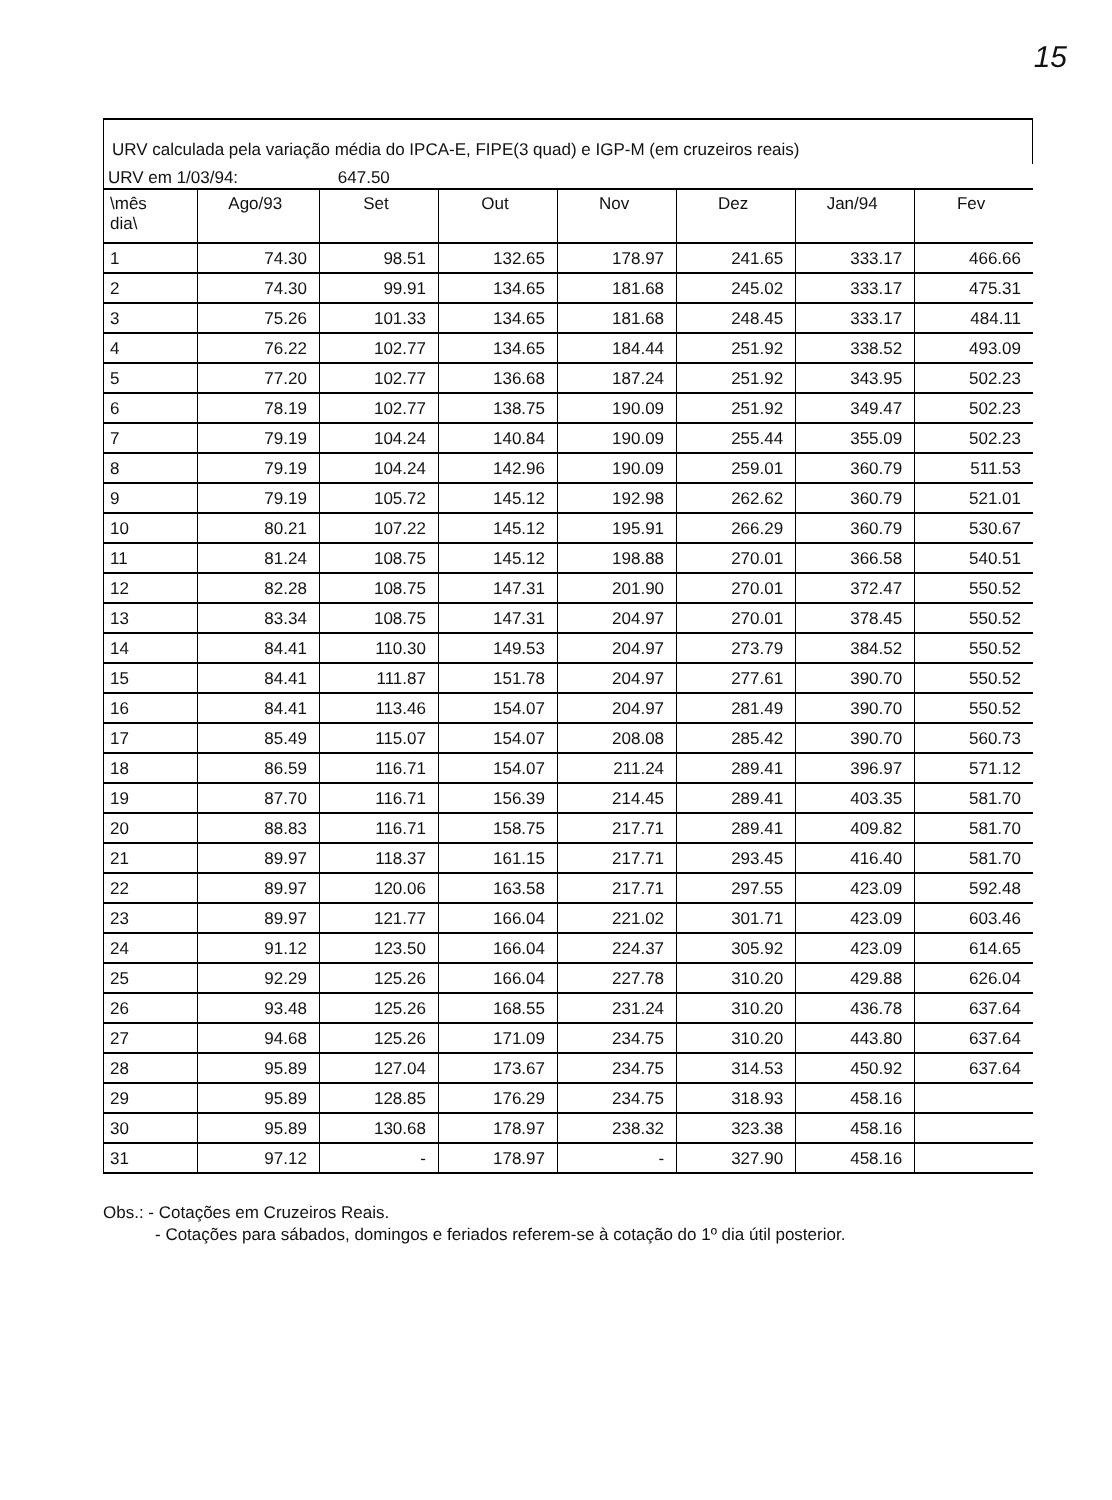15
URV calculada pela variação média do IPCA-E, FIPE(3 quad) e IGP-M (em cruzeiros reais)
URV em 1/03/94: 647.50
| \mês dia\ | Ago/93 | Set | Out | Nov | Dez | Jan/94 | Fev |
| --- | --- | --- | --- | --- | --- | --- | --- |
| 1 | 74.30 | 98.51 | 132.65 | 178.97 | 241.65 | 333.17 | 466.66 |
| 2 | 74.30 | 99.91 | 134.65 | 181.68 | 245.02 | 333.17 | 475.31 |
| 3 | 75.26 | 101.33 | 134.65 | 181.68 | 248.45 | 333.17 | 484.11 |
| 4 | 76.22 | 102.77 | 134.65 | 184.44 | 251.92 | 338.52 | 493.09 |
| 5 | 77.20 | 102.77 | 136.68 | 187.24 | 251.92 | 343.95 | 502.23 |
| 6 | 78.19 | 102.77 | 138.75 | 190.09 | 251.92 | 349.47 | 502.23 |
| 7 | 79.19 | 104.24 | 140.84 | 190.09 | 255.44 | 355.09 | 502.23 |
| 8 | 79.19 | 104.24 | 142.96 | 190.09 | 259.01 | 360.79 | 511.53 |
| 9 | 79.19 | 105.72 | 145.12 | 192.98 | 262.62 | 360.79 | 521.01 |
| 10 | 80.21 | 107.22 | 145.12 | 195.91 | 266.29 | 360.79 | 530.67 |
| 11 | 81.24 | 108.75 | 145.12 | 198.88 | 270.01 | 366.58 | 540.51 |
| 12 | 82.28 | 108.75 | 147.31 | 201.90 | 270.01 | 372.47 | 550.52 |
| 13 | 83.34 | 108.75 | 147.31 | 204.97 | 270.01 | 378.45 | 550.52 |
| 14 | 84.41 | 110.30 | 149.53 | 204.97 | 273.79 | 384.52 | 550.52 |
| 15 | 84.41 | 111.87 | 151.78 | 204.97 | 277.61 | 390.70 | 550.52 |
| 16 | 84.41 | 113.46 | 154.07 | 204.97 | 281.49 | 390.70 | 550.52 |
| 17 | 85.49 | 115.07 | 154.07 | 208.08 | 285.42 | 390.70 | 560.73 |
| 18 | 86.59 | 116.71 | 154.07 | 211.24 | 289.41 | 396.97 | 571.12 |
| 19 | 87.70 | 116.71 | 156.39 | 214.45 | 289.41 | 403.35 | 581.70 |
| 20 | 88.83 | 116.71 | 158.75 | 217.71 | 289.41 | 409.82 | 581.70 |
| 21 | 89.97 | 118.37 | 161.15 | 217.71 | 293.45 | 416.40 | 581.70 |
| 22 | 89.97 | 120.06 | 163.58 | 217.71 | 297.55 | 423.09 | 592.48 |
| 23 | 89.97 | 121.77 | 166.04 | 221.02 | 301.71 | 423.09 | 603.46 |
| 24 | 91.12 | 123.50 | 166.04 | 224.37 | 305.92 | 423.09 | 614.65 |
| 25 | 92.29 | 125.26 | 166.04 | 227.78 | 310.20 | 429.88 | 626.04 |
| 26 | 93.48 | 125.26 | 168.55 | 231.24 | 310.20 | 436.78 | 637.64 |
| 27 | 94.68 | 125.26 | 171.09 | 234.75 | 310.20 | 443.80 | 637.64 |
| 28 | 95.89 | 127.04 | 173.67 | 234.75 | 314.53 | 450.92 | 637.64 |
| 29 | 95.89 | 128.85 | 176.29 | 234.75 | 318.93 | 458.16 | |
| 30 | 95.89 | 130.68 | 178.97 | 238.32 | 323.38 | 458.16 | |
| 31 | 97.12 | - | 178.97 | - | 327.90 | 458.16 | |
Obs.: - Cotações em Cruzeiros Reais.
- Cotações para sábados, domingos e feriados referem-se à cotação do 1º dia útil posterior.